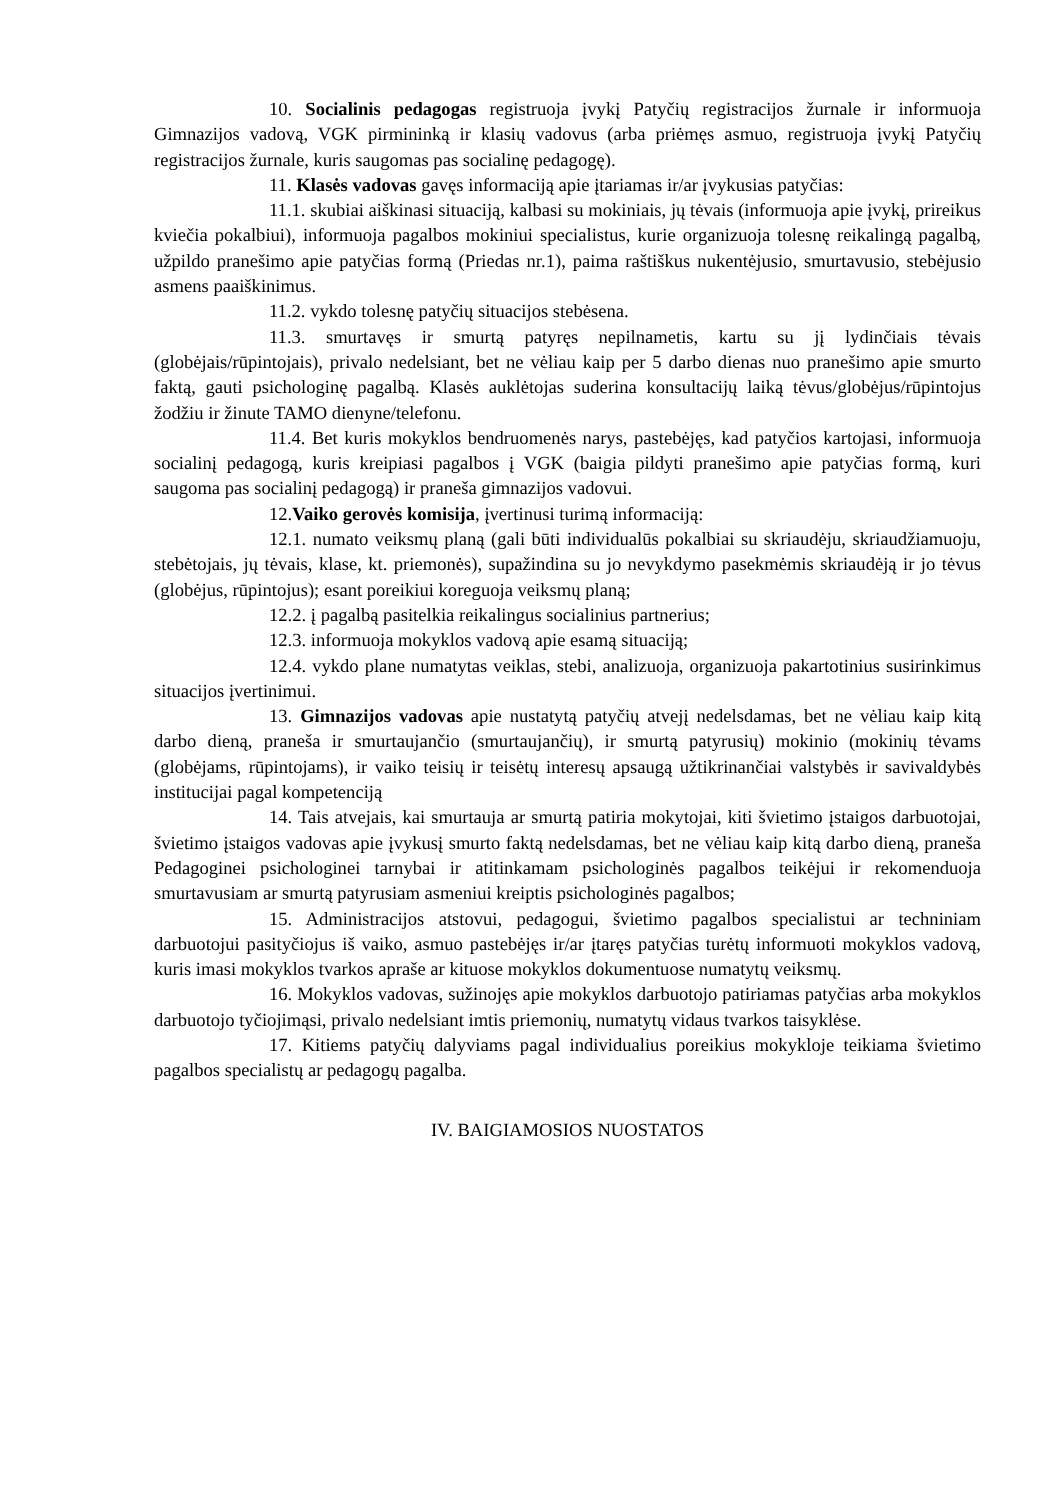10. Socialinis pedagogas registruoja įvykį Patyčių registracijos žurnale ir informuoja Gimnazijos vadovą, VGK pirmininką ir klasių vadovus (arba priėmęs asmuo, registruoja įvykį Patyčių registracijos žurnale, kuris saugomas pas socialinę pedagogę).
11. Klasės vadovas gavęs informaciją apie įtariamas ir/ar įvykusias patyčias:
11.1. skubiai aiškinasi situaciją, kalbasi su mokiniais, jų tėvais (informuoja apie įvykį, prireikus kviečia pokalbiui), informuoja pagalbos mokiniui specialistus, kurie organizuoja tolesnę reikalingą pagalbą, užpildo pranešimo apie patyčias formą (Priedas nr.1), paima raštiškus nukentėjusio, smurtavusio, stebėjusio asmens paaiškinimus.
11.2. vykdo tolesnę patyčių situacijos stebėsena.
11.3. smurtavęs ir smurtą patyręs nepilnametis, kartu su jį lydinčiais tėvais (globėjais/rūpintojais), privalo nedelsiant, bet ne vėliau kaip per 5 darbo dienas nuo pranešimo apie smurto faktą, gauti psichologinę pagalbą. Klasės auklėtojas suderina konsultacijų laiką tėvus/globėjus/rūpintojus žodžiu ir žinute TAMO dienyne/telefonu.
11.4. Bet kuris mokyklos bendruomenės narys, pastebėjęs, kad patyčios kartojasi, informuoja socialinį pedagogą, kuris kreipiasi pagalbos į VGK (baigia pildyti pranešimo apie patyčias formą, kuri saugoma pas socialinį pedagogą) ir praneša gimnazijos vadovui.
12.Vaiko gerovės komisija, įvertinusi turimą informaciją:
12.1. numato veiksmų planą (gali būti individualūs pokalbiai su skriaudėju, skriaudžiamuoju, stebėtojais, jų tėvais, klase, kt. priemonės), supažindina su jo nevykdymo pasekmėmis skriaudėją ir jo tėvus (globėjus, rūpintojus); esant poreikiui koreguoja veiksmų planą;
12.2. į pagalbą pasitelkia reikalingus socialinius partnerius;
12.3. informuoja mokyklos vadovą apie esamą situaciją;
12.4. vykdo plane numatytas veiklas, stebi, analizuoja, organizuoja pakartotinius susirinkimus situacijos įvertinimui.
13. Gimnazijos vadovas apie nustatytą patyčių atvejį nedelsdamas, bet ne vėliau kaip kitą darbo dieną, praneša ir smurtaujančio (smurtaujančių), ir smurtą patyrusių) mokinio (mokinių tėvams (globėjams, rūpintojams), ir vaiko teisių ir teisėtų interesų apsaugą užtikrinančiai valstybės ir savivaldybės institucijai pagal kompetenciją
14. Tais atvejais, kai smurtauja ar smurtą patiria mokytojai, kiti švietimo įstaigos darbuotojai, švietimo įstaigos vadovas apie įvykusį smurto faktą nedelsdamas, bet ne vėliau kaip kitą darbo dieną, praneša Pedagoginei psichologinei tarnybai ir atitinkamam psichologinės pagalbos teikėjui ir rekomenduoja smurtavusiam ar smurtą patyrusiam asmeniui kreiptis psichologinės pagalbos;
15. Administracijos atstovui, pedagogui, švietimo pagalbos specialistui ar techniniam darbuotojui pasityčiojus iš vaiko, asmuo pastebėjęs ir/ar įtaręs patyčias turėtų informuoti mokyklos vadovą, kuris imasi mokyklos tvarkos apraše ar kituose mokyklos dokumentuose numatytų veiksmų.
16. Mokyklos vadovas, sužinojęs apie mokyklos darbuotojo patiriamas patyčias arba mokyklos darbuotojo tyčiojimąsi, privalo nedelsiant imtis priemonių, numatytų vidaus tvarkos taisyklėse.
17. Kitiems patyčių dalyviams pagal individualius poreikius mokykloje teikiama švietimo pagalbos specialistų ar pedagogų pagalba.
IV. BAIGIAMOSIOS NUOSTATOS